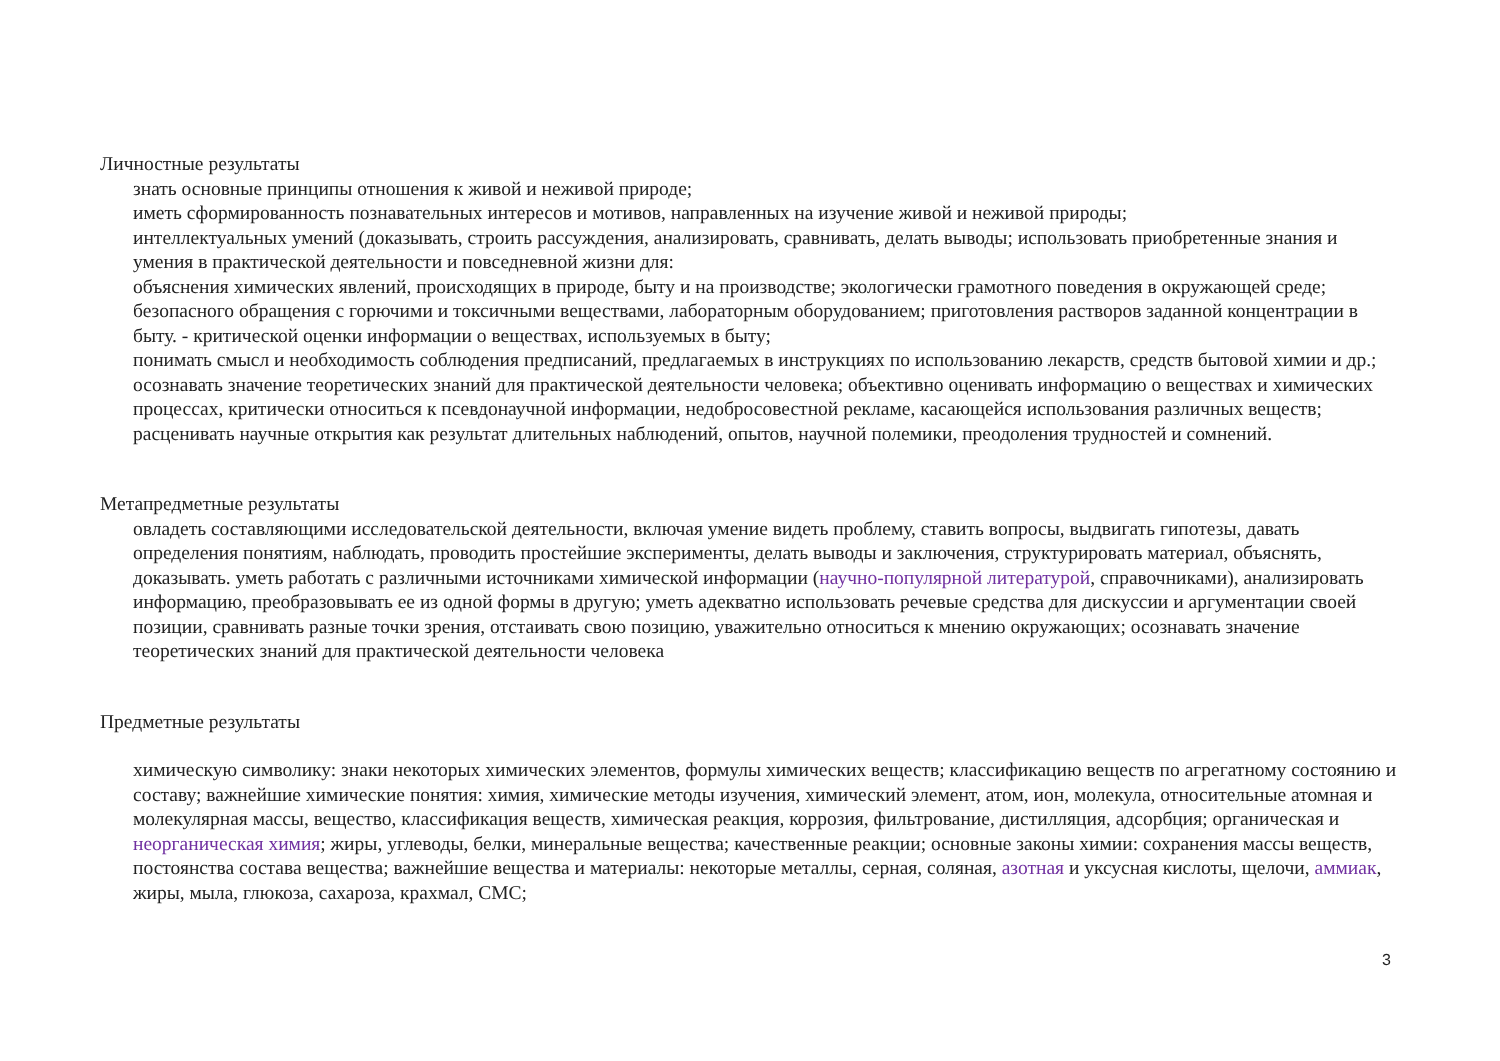Личностные результаты
знать основные принципы отношения к живой и неживой природе;
иметь сформированность познавательных интересов и мотивов, направленных на изучение живой и неживой природы;
интеллектуальных умений (доказывать, строить рассуждения, анализировать, сравнивать, делать выводы; использовать приобретенные знания и умения в практической деятельности и повседневной жизни для:
объяснения химических явлений, происходящих в природе, быту и на производстве; экологически грамотного поведения в окружающей среде; безопасного обращения с горючими и токсичными веществами, лабораторным оборудованием; приготовления растворов заданной концентрации в быту. - критической оценки информации о веществах, используемых в быту;
понимать смысл и необходимость соблюдения предписаний, предлагаемых в инструкциях по использованию лекарств, средств бытовой химии и др.; осознавать значение теоретических знаний для практической деятельности человека; объективно оценивать информацию о веществах и химических процессах, критически относиться к псевдонаучной информации, недобросовестной рекламе, касающейся использования различных веществ; расценивать научные открытия как результат длительных наблюдений, опытов, научной полемики, преодоления трудностей и сомнений.
Метапредметные результаты
овладеть составляющими исследовательской деятельности, включая умение видеть проблему, ставить вопросы, выдвигать гипотезы, давать определения понятиям, наблюдать, проводить простейшие эксперименты, делать выводы и заключения, структурировать материал, объяснять, доказывать. уметь работать с различными источниками химической информации (научно-популярной литературой, справочниками), анализировать информацию, преобразовывать ее из одной формы в другую; уметь адекватно использовать речевые средства для дискуссии и аргументации своей позиции, сравнивать разные точки зрения, отстаивать свою позицию, уважительно относиться к мнению окружающих; осознавать значение теоретических знаний для практической деятельности человека
Предметные результаты
химическую символику: знаки некоторых химических элементов, формулы химических веществ; классификацию веществ по агрегатному состоянию и составу; важнейшие химические понятия: химия, химические методы изучения, химический элемент, атом, ион, молекула, относительные атомная и молекулярная массы, вещество, классификация веществ, химическая реакция, коррозия, фильтрование, дистилляция, адсорбция; органическая и неорганическая химия; жиры, углеводы, белки, минеральные вещества; качественные реакции; основные законы химии: сохранения массы веществ, постоянства состава вещества; важнейшие вещества и материалы: некоторые металлы, серная, соляная, азотная и уксусная кислоты, щелочи, аммиак, жиры, мыла, глюкоза, сахароза, крахмал, СМС;
3